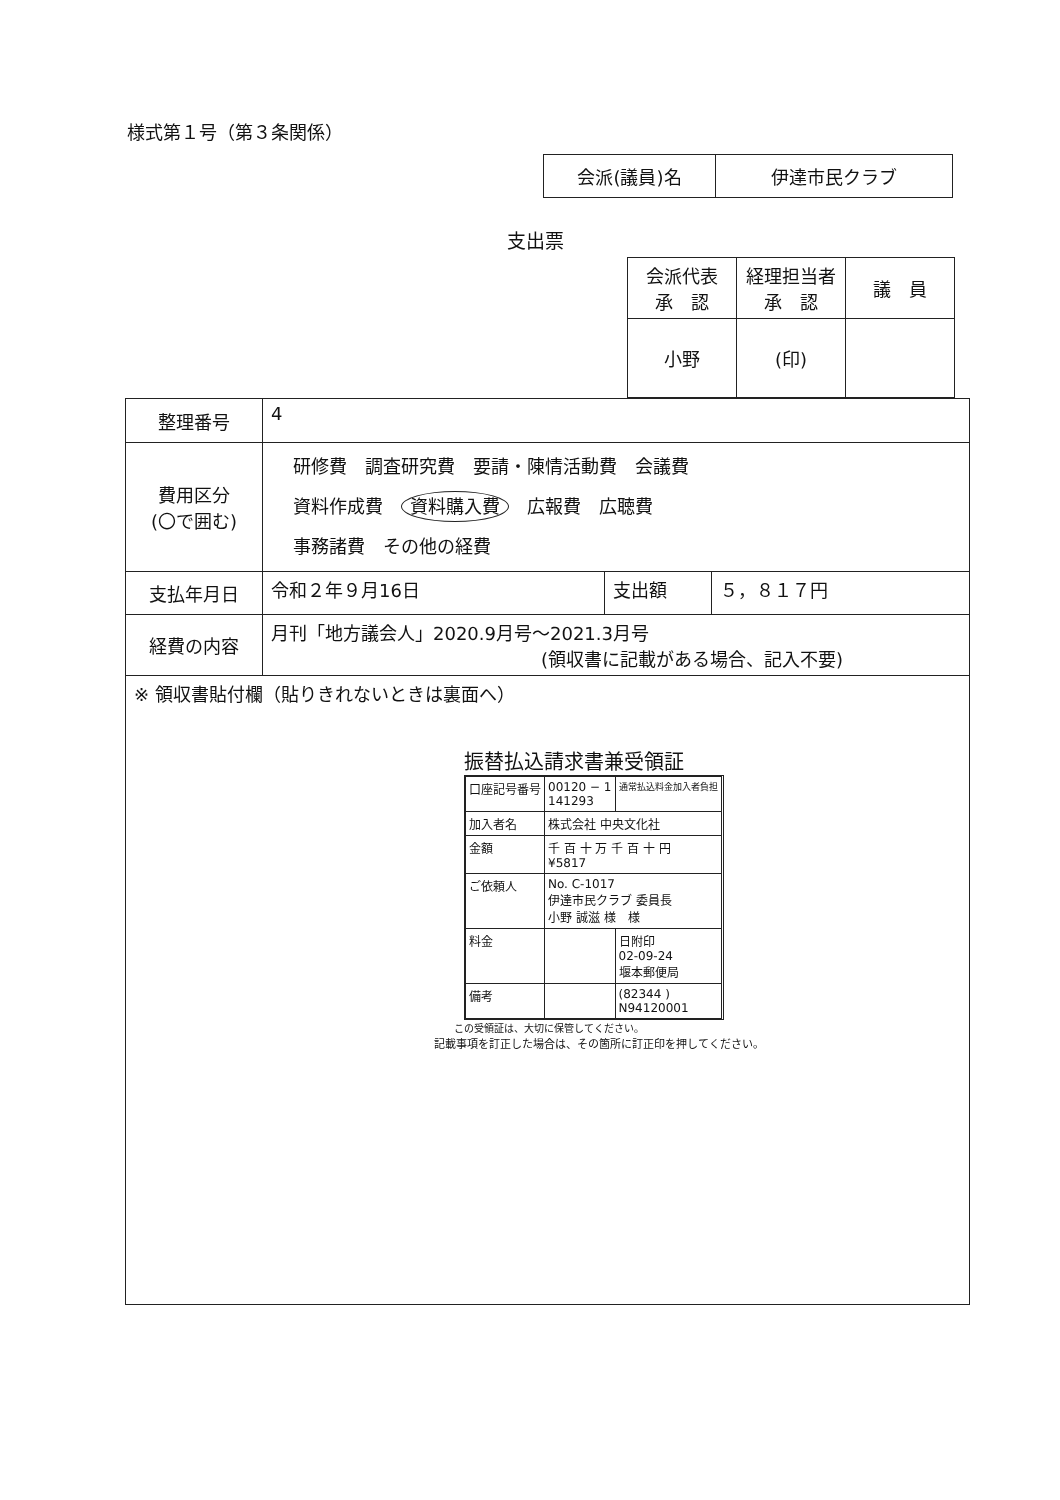様式第１号（第３条関係）
| 会派(議員)名 | 伊達市民クラブ |
支出票
| 会派代表 承 認 | 経理担当者 承 認 | 議 員 |
| 小野 | (印) | |
| 整理番号 | 4 | | |
| 費用区分 (〇で囲む) | 研修費 調査研究費 要請・陳情活動費 会議費 資料作成費 資料購入費 広報費 広聴費 事務諸費 その他の経費 | | |
| 支払年月日 | 令和２年９月16日 | 支出額 | ５，８１７円 |
| 経費の内容 | 月刊「地方議会人」2020.9月号～2021.3月号 (領収書に記載がある場合、記入不要) | | |
| ※ 領収書貼付欄（貼りきれないときは裏面へ） 振替払込請求書兼受領証 / 口座記号番号 / 00120 − 1 141293 / 通常払込料金加入者負担 / / 加入者名 / 株式会社 中央文化社 / / / 金額 / 千 百 十 万 千 百 十 円 ¥5817 / / / ご依頼人 / No. C-1017 伊達市民クラブ 委員長 小野 誠滋 様 様 / / / 料金 / / 日附印 02-09-24 堰本郵便局 / / 備考 / / (82344 ) N94120001 / この受領証は、大切に保管してください。 記載事項を訂正した場合は、その箇所に訂正印を押してください。 | | | |